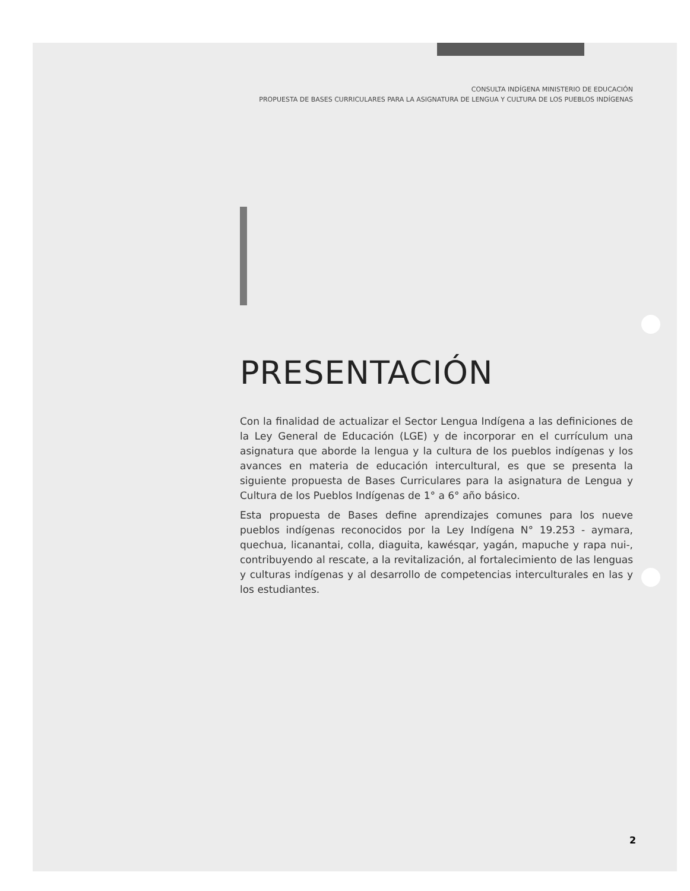CONSULTA INDÍGENA MINISTERIO DE EDUCACIÓN
PROPUESTA DE BASES CURRICULARES PARA LA ASIGNATURA DE LENGUA Y CULTURA DE LOS PUEBLOS INDÍGENAS
PRESENTACIÓN
Con la finalidad de actualizar el Sector Lengua Indígena a las definiciones de la Ley General de Educación (LGE) y de incorporar en el currículum una asignatura que aborde la lengua y la cultura de los pueblos indígenas y los avances en materia de educación intercultural, es que se presenta la siguiente propuesta de Bases Curriculares para la asignatura de Lengua y Cultura de los Pueblos Indígenas de 1° a 6° año básico.
Esta propuesta de Bases define aprendizajes comunes para los nueve pueblos indígenas reconocidos por la Ley Indígena N° 19.253 - aymara, quechua, licanantai, colla, diaguita, kawésqar, yagán, mapuche y rapa nui-, contribuyendo al rescate, a la revitalización, al fortalecimiento de las lenguas y culturas indígenas y al desarrollo de competencias interculturales en las y los estudiantes.
2